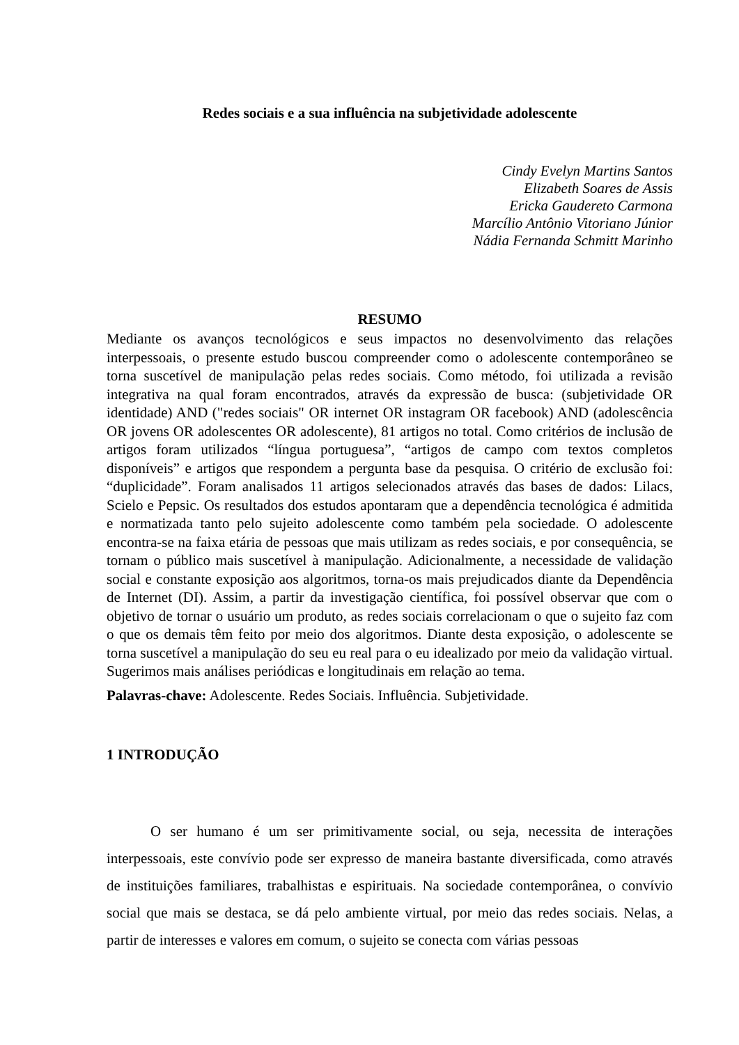Redes sociais e a sua influência na subjetividade adolescente
Cindy Evelyn Martins Santos
Elizabeth Soares de Assis
Ericka Gaudereto Carmona
Marcílio Antônio Vitoriano Júnior
Nádia Fernanda Schmitt Marinho
RESUMO
Mediante os avanços tecnológicos e seus impactos no desenvolvimento das relações interpessoais, o presente estudo buscou compreender como o adolescente contemporâneo se torna suscetível de manipulação pelas redes sociais. Como método, foi utilizada a revisão integrativa na qual foram encontrados, através da expressão de busca: (subjetividade OR identidade) AND ("redes sociais" OR internet OR instagram OR facebook) AND (adolescência OR jovens OR adolescentes OR adolescente), 81 artigos no total. Como critérios de inclusão de artigos foram utilizados “língua portuguesa”, “artigos de campo com textos completos disponíveis” e artigos que respondem a pergunta base da pesquisa. O critério de exclusão foi: “duplicidade”. Foram analisados 11 artigos selecionados através das bases de dados: Lilacs, Scielo e Pepsic. Os resultados dos estudos apontaram que a dependência tecnológica é admitida e normatizada tanto pelo sujeito adolescente como também pela sociedade. O adolescente encontra-se na faixa etária de pessoas que mais utilizam as redes sociais, e por consequência, se tornam o público mais suscetível à manipulação. Adicionalmente, a necessidade de validação social e constante exposição aos algoritmos, torna-os mais prejudicados diante da Dependência de Internet (DI). Assim, a partir da investigação científica, foi possível observar que com o objetivo de tornar o usuário um produto, as redes sociais correlacionam o que o sujeito faz com o que os demais têm feito por meio dos algoritmos. Diante desta exposição, o adolescente se torna suscetível a manipulação do seu eu real para o eu idealizado por meio da validação virtual. Sugerimos mais análises periódicas e longitudinais em relação ao tema.
Palavras-chave: Adolescente. Redes Sociais. Influência. Subjetividade.
1 INTRODUÇÃO
O ser humano é um ser primitivamente social, ou seja, necessita de interações interpessoais, este convívio pode ser expresso de maneira bastante diversificada, como através de instituições familiares, trabalhistas e espirituais. Na sociedade contemporânea, o convívio social que mais se destaca, se dá pelo ambiente virtual, por meio das redes sociais. Nelas, a partir de interesses e valores em comum, o sujeito se conecta com várias pessoas